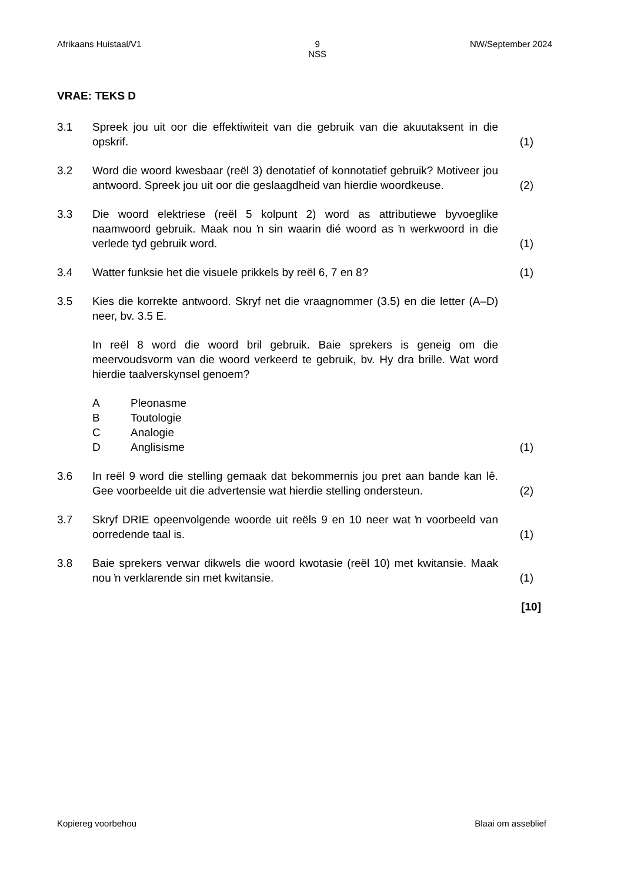Afrikaans Huistaal/V1 9
NSS NW/September 2024
VRAE: TEKS D
3.1 Spreek jou uit oor die effektiwiteit van die gebruik van die akuutaksent in die opskrif.
(1)
3.2 Word die woord kwesbaar (reël 3) denotatief of konnotatief gebruik? Motiveer jou antwoord. Spreek jou uit oor die geslaagdheid van hierdie woordkeuse.
(2)
3.3 Die woord elektriese (reël 5 kolpunt 2) word as attributiewe byvoeglike naamwoord gebruik. Maak nou ŉ sin waarin dié woord as ŉ werkwoord in die verlede tyd gebruik word.
(1)
3.4 Watter funksie het die visuele prikkels by reël 6, 7 en 8? (1)
3.5 Kies die korrekte antwoord. Skryf net die vraagnommer (3.5) en die letter (A–D) neer, bv. 3.5 E.
In reël 8 word die woord bril gebruik. Baie sprekers is geneig om die meervoudsvorm van die woord verkeerd te gebruik, bv. Hy dra brille. Wat word hierdie taalverskynsel genoem?
A Pleonasme
B Toutologie
C Analogie
D Anglisisme
(1)
3.6 In reël 9 word die stelling gemaak dat bekommernis jou pret aan bande kan lê. Gee voorbeelde uit die advertensie wat hierdie stelling ondersteun.
(2)
3.7 Skryf DRIE opeenvolgende woorde uit reëls 9 en 10 neer wat ŉ voorbeeld van oorredende taal is.
(1)
3.8 Baie sprekers verwar dikwels die woord kwotasie (reël 10) met kwitansie. Maak nou ŉ verklarende sin met kwitansie.
(1)
[10]
Kopiereg voorbehou Blaai om asseblief